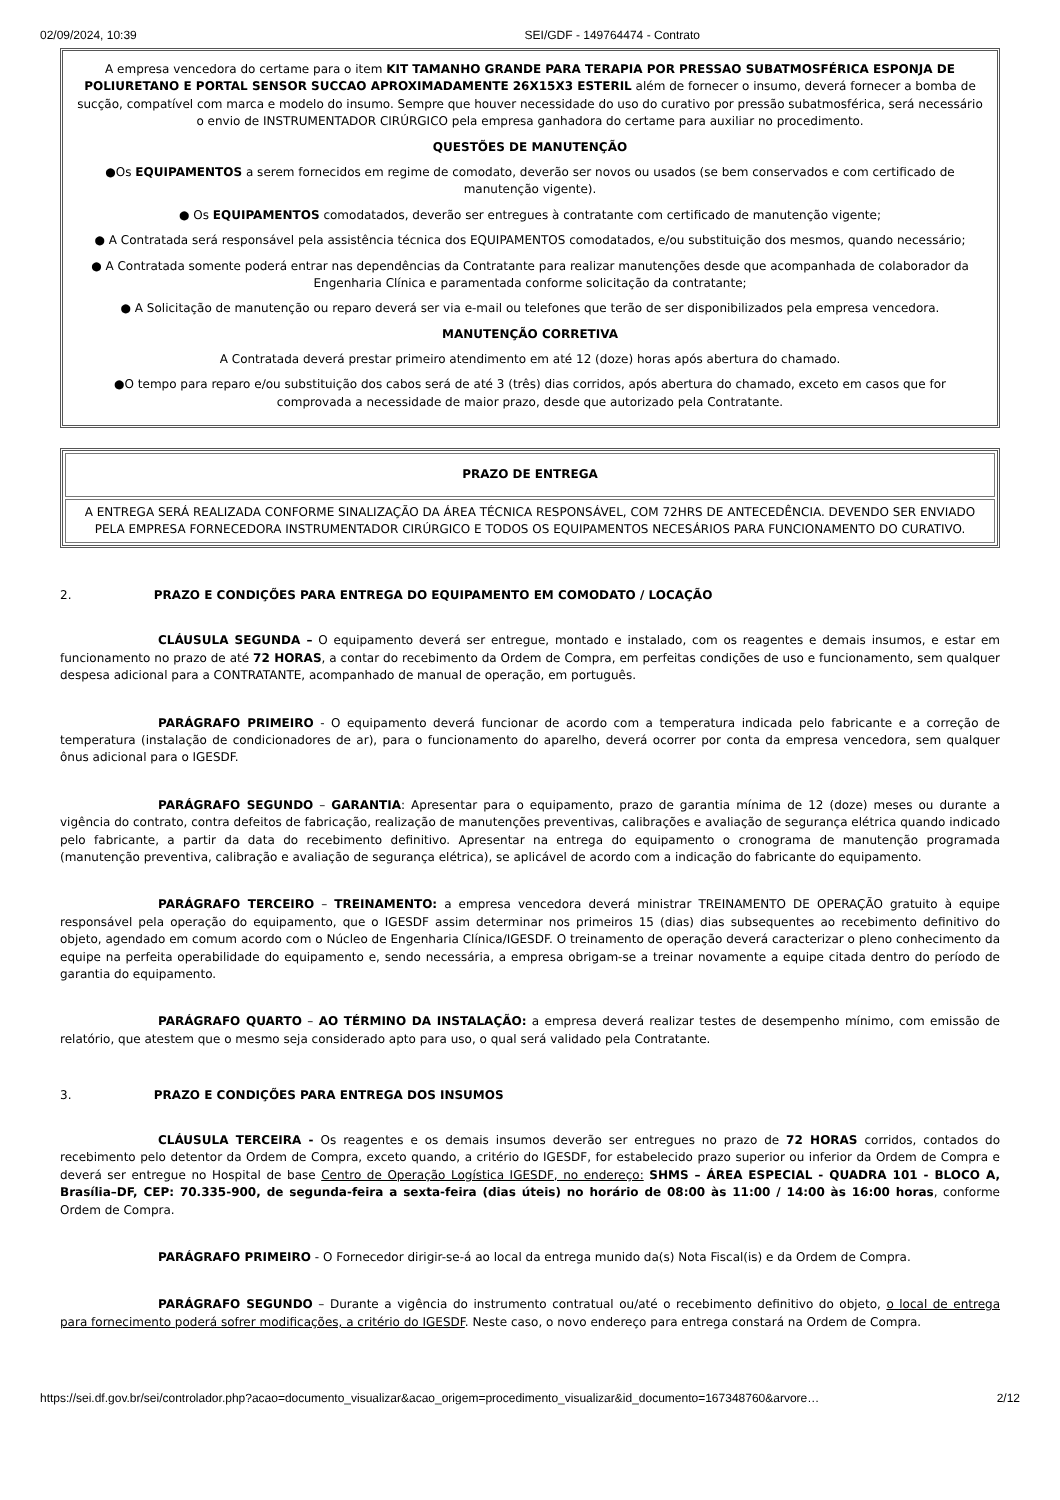02/09/2024, 10:39 SEI/GDF - 149764474 - Contrato
| A empresa vencedora do certame para o item KIT TAMANHO GRANDE PARA TERAPIA POR PRESSAO SUBATMOSFÉRICA ESPONJA DE POLIURETANO E PORTAL SENSOR SUCCAO APROXIMADAMENTE 26X15X3 ESTERIL além de fornecer o insumo, deverá fornecer a bomba de sucção, compatível com marca e modelo do insumo. Sempre que houver necessidade do uso do curativo por pressão subatmosférica, será necessário o envio de INSTRUMENTADOR CIRÚRGICO pela empresa ganhadora do certame para auxiliar no procedimento. QUESTÕES DE MANUTENÇÃO ●Os EQUIPAMENTOS a serem fornecidos em regime de comodato, deverão ser novos ou usados (se bem conservados e com certificado de manutenção vigente). ● Os EQUIPAMENTOS comodatados, deverão ser entregues à contratante com certificado de manutenção vigente; ● A Contratada será responsável pela assistência técnica dos EQUIPAMENTOS comodatados, e/ou substituição dos mesmos, quando necessário; ● A Contratada somente poderá entrar nas dependências da Contratante para realizar manutenções desde que acompanhada de colaborador da Engenharia Clínica e paramentada conforme solicitação da contratante; ● A Solicitação de manutenção ou reparo deverá ser via e-mail ou telefones que terão de ser disponibilizados pela empresa vencedora. MANUTENÇÃO CORRETIVA A Contratada deverá prestar primeiro atendimento em até 12 (doze) horas após abertura do chamado. ●O tempo para reparo e/ou substituição dos cabos será de até 3 (três) dias corridos, após abertura do chamado, exceto em casos que for comprovada a necessidade de maior prazo, desde que autorizado pela Contratante. |
| PRAZO DE ENTREGA |
| A ENTREGA SERÁ REALIZADA CONFORME SINALIZAÇÃO DA ÁREA TÉCNICA RESPONSÁVEL, COM 72HRS DE ANTECEDÊNCIA. DEVENDO SER ENVIADO PELA EMPRESA FORNECEDORA INSTRUMENTADOR CIRÚRGICO E TODOS OS EQUIPAMENTOS NECESÁRIOS PARA FUNCIONAMENTO DO CURATIVO. |
2. PRAZO E CONDIÇÕES PARA ENTREGA DO EQUIPAMENTO EM COMODATO / LOCAÇÃO
CLÁUSULA SEGUNDA – O equipamento deverá ser entregue, montado e instalado, com os reagentes e demais insumos, e estar em funcionamento no prazo de até 72 HORAS, a contar do recebimento da Ordem de Compra, em perfeitas condições de uso e funcionamento, sem qualquer despesa adicional para a CONTRATANTE, acompanhado de manual de operação, em português.
PARÁGRAFO PRIMEIRO - O equipamento deverá funcionar de acordo com a temperatura indicada pelo fabricante e a correção de temperatura (instalação de condicionadores de ar), para o funcionamento do aparelho, deverá ocorrer por conta da empresa vencedora, sem qualquer ônus adicional para o IGESDF.
PARÁGRAFO SEGUNDO – GARANTIA: Apresentar para o equipamento, prazo de garantia mínima de 12 (doze) meses ou durante a vigência do contrato, contra defeitos de fabricação, realização de manutenções preventivas, calibrações e avaliação de segurança elétrica quando indicado pelo fabricante, a partir da data do recebimento definitivo. Apresentar na entrega do equipamento o cronograma de manutenção programada (manutenção preventiva, calibração e avaliação de segurança elétrica), se aplicável de acordo com a indicação do fabricante do equipamento.
PARÁGRAFO TERCEIRO – TREINAMENTO: a empresa vencedora deverá ministrar TREINAMENTO DE OPERAÇÃO gratuito à equipe responsável pela operação do equipamento, que o IGESDF assim determinar nos primeiros 15 (dias) dias subsequentes ao recebimento definitivo do objeto, agendado em comum acordo com o Núcleo de Engenharia Clínica/IGESDF. O treinamento de operação deverá caracterizar o pleno conhecimento da equipe na perfeita operabilidade do equipamento e, sendo necessária, a empresa obrigam-se a treinar novamente a equipe citada dentro do período de garantia do equipamento.
PARÁGRAFO QUARTO – AO TÉRMINO DA INSTALAÇÃO: a empresa deverá realizar testes de desempenho mínimo, com emissão de relatório, que atestem que o mesmo seja considerado apto para uso, o qual será validado pela Contratante.
3. PRAZO E CONDIÇÕES PARA ENTREGA DOS INSUMOS
CLÁUSULA TERCEIRA - Os reagentes e os demais insumos deverão ser entregues no prazo de 72 HORAS corridos, contados do recebimento pelo detentor da Ordem de Compra, exceto quando, a critério do IGESDF, for estabelecido prazo superior ou inferior da Ordem de Compra e deverá ser entregue no Hospital de base Centro de Operação Logística IGESDF, no endereço: SHMS – ÁREA ESPECIAL - QUADRA 101 - BLOCO A, Brasília–DF, CEP: 70.335-900, de segunda-feira a sexta-feira (dias úteis) no horário de 08:00 às 11:00 / 14:00 às 16:00 horas, conforme Ordem de Compra.
PARÁGRAFO PRIMEIRO - O Fornecedor dirigir-se-á ao local da entrega munido da(s) Nota Fiscal(is) e da Ordem de Compra.
PARÁGRAFO SEGUNDO – Durante a vigência do instrumento contratual ou/até o recebimento definitivo do objeto, o local de entrega para fornecimento poderá sofrer modificações, a critério do IGESDF. Neste caso, o novo endereço para entrega constará na Ordem de Compra.
https://sei.df.gov.br/sei/controlador.php?acao=documento_visualizar&acao_origem=procedimento_visualizar&id_documento=167348760&arvore… 2/12